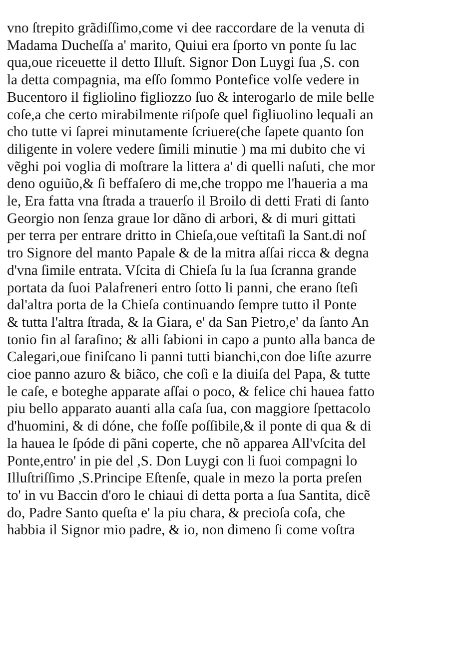vno ſtrepito grãdiſſimo,come vi dee raccordare de la venuta di
Madama Ducheſſa a' marito, Quiui era ſporto vn ponte ſu lac
qua,oue riceuette il detto Illuſt. Signor Don Luygi ſua ,S. con
la detta compagnia, ma eſſo ſommo Pontefice volſe vedere in
Bucentoro il figliolino figliozzo ſuo & interogarlo de mile belle
coſe,a che certo mirabilmente riſpoſe quel figliuolino lequali an
cho tutte vi ſaprei minutamente ſcriuere(che ſapete quanto ſon
diligente in volere vedere ſimili minutie ) ma mi dubito che vi
vẽghi poi voglia di moſtrare la littera a' di quelli naſuti, che mor
deno oguiũo,& ſi beffaſero di me,che troppo me l'haueria a ma
le, Era fatta vna ſtrada a trauerſo il Broilo di detti Frati di ſanto
Georgio non ſenza graue lor dãno di arbori, & di muri gittati
per terra per entrare dritto in Chieſa,oue veſtitaſi la Sant.di noſ
tro Signore del manto Papale & de la mitra aſſai ricca & degna
d'vna ſimile entrata. Vſcita di Chieſa ſu la ſua ſcranna grande
portata da ſuoi Palafreneri entro ſotto li panni, che erano ſteſi
dal'altra porta de la Chieſa continuando ſempre tutto il Ponte
& tutta l'altra ſtrada, & la Giara, e' da San Pietro,e' da ſanto An
tonio fin al ſaraſino; & alli ſabioni in capo a punto alla banca de
Calegari,oue finiſcano li panni tutti bianchi,con doe liſte azurre
cioe panno azuro & biãco, che coſi e la diuiſa del Papa, & tutte
le caſe, e boteghe apparate aſſai o poco, & felice chi hauea fatto
piu bello apparato auanti alla caſa ſua, con maggiore ſpettacolo
d'huomini, & di dóne, che foſſe poſſibile,& il ponte di qua & di
la hauea le ſpóde di pãni coperte, che nõ apparea All'vſcita del
Ponte,entro' in pie del ,S. Don Luygi con li ſuoi compagni lo
Illuſtriſſimo ,S.Principe Eſtenſe, quale in mezo la porta preſen
to' in vu Baccin d'oro le chiaui di detta porta a ſua Santita, dicẽ
do, Padre Santo queſta e' la piu chara, & precioſa coſa, che
habbia il Signor mio padre, & io, non dimeno ſi come voſtra